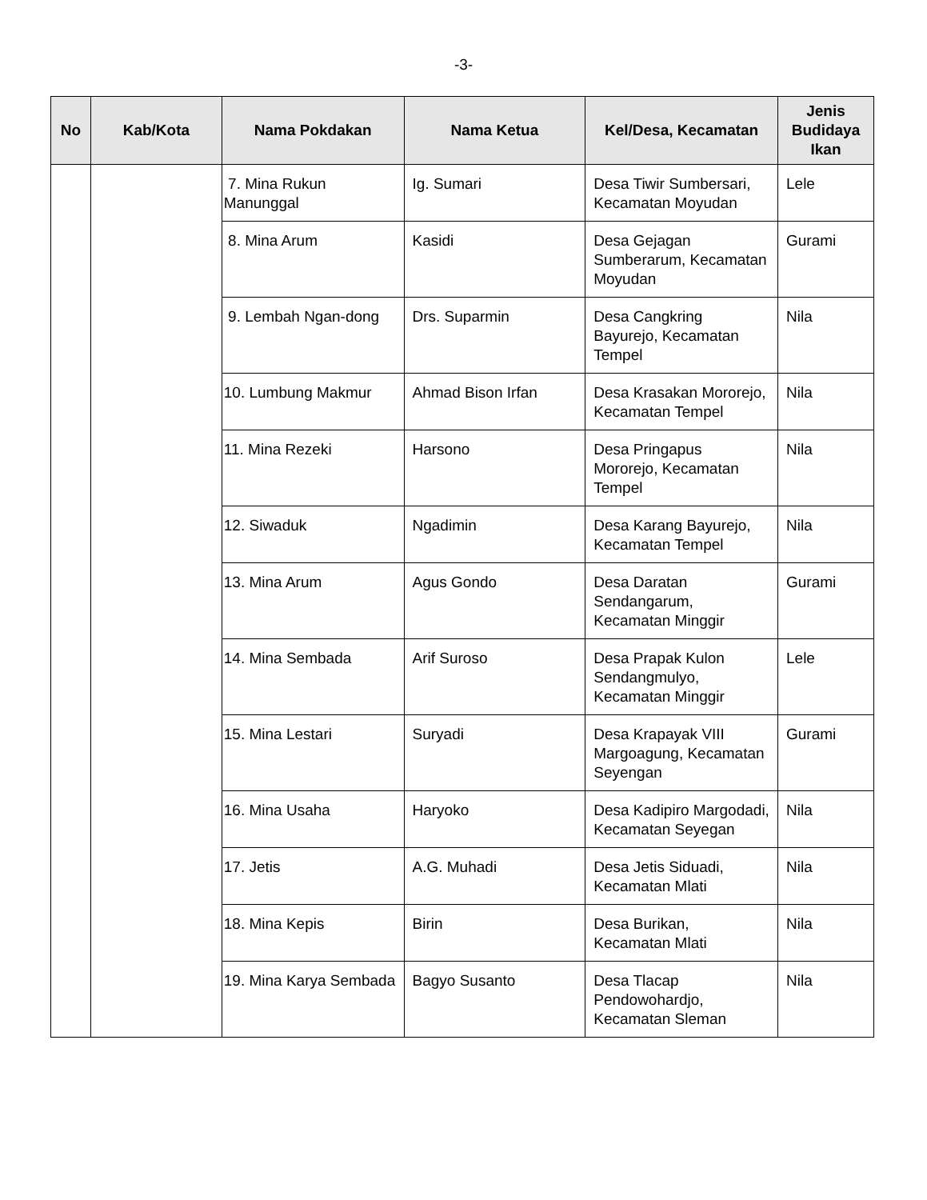-3-
| No | Kab/Kota | Nama Pokdakan | Nama Ketua | Kel/Desa, Kecamatan | Jenis Budidaya Ikan |
| --- | --- | --- | --- | --- | --- |
| | | 7. Mina Rukun Manunggal | Ig. Sumari | Desa Tiwir Sumbersari, Kecamatan Moyudan | Lele |
| | | 8. Mina Arum | Kasidi | Desa Gejagan Sumberarum, Kecamatan Moyudan | Gurami |
| | | 9. Lembah Ngan-dong | Drs. Suparmin | Desa Cangkring Bayurejo, Kecamatan Tempel | Nila |
| | | 10. Lumbung Makmur | Ahmad Bison Irfan | Desa Krasakan Mororejo, Kecamatan Tempel | Nila |
| | | 11. Mina Rezeki | Harsono | Desa Pringapus Mororejo, Kecamatan Tempel | Nila |
| | | 12. Siwaduk | Ngadimin | Desa Karang Bayurejo, Kecamatan Tempel | Nila |
| | | 13. Mina Arum | Agus Gondo | Desa Daratan Sendangarum, Kecamatan Minggir | Gurami |
| | | 14. Mina Sembada | Arif Suroso | Desa Prapak Kulon Sendangmulyo, Kecamatan Minggir | Lele |
| | | 15. Mina Lestari | Suryadi | Desa Krapayak VIII Margoagung, Kecamatan Seyengan | Gurami |
| | | 16. Mina Usaha | Haryoko | Desa Kadipiro Margodadi, Kecamatan Seyegan | Nila |
| | | 17. Jetis | A.G. Muhadi | Desa Jetis Siduadi, Kecamatan Mlati | Nila |
| | | 18. Mina Kepis | Birin | Desa Burikan, Kecamatan Mlati | Nila |
| | | 19. Mina Karya Sembada | Bagyo Susanto | Desa Tlacap Pendowohardjo, Kecamatan Sleman | Nila |